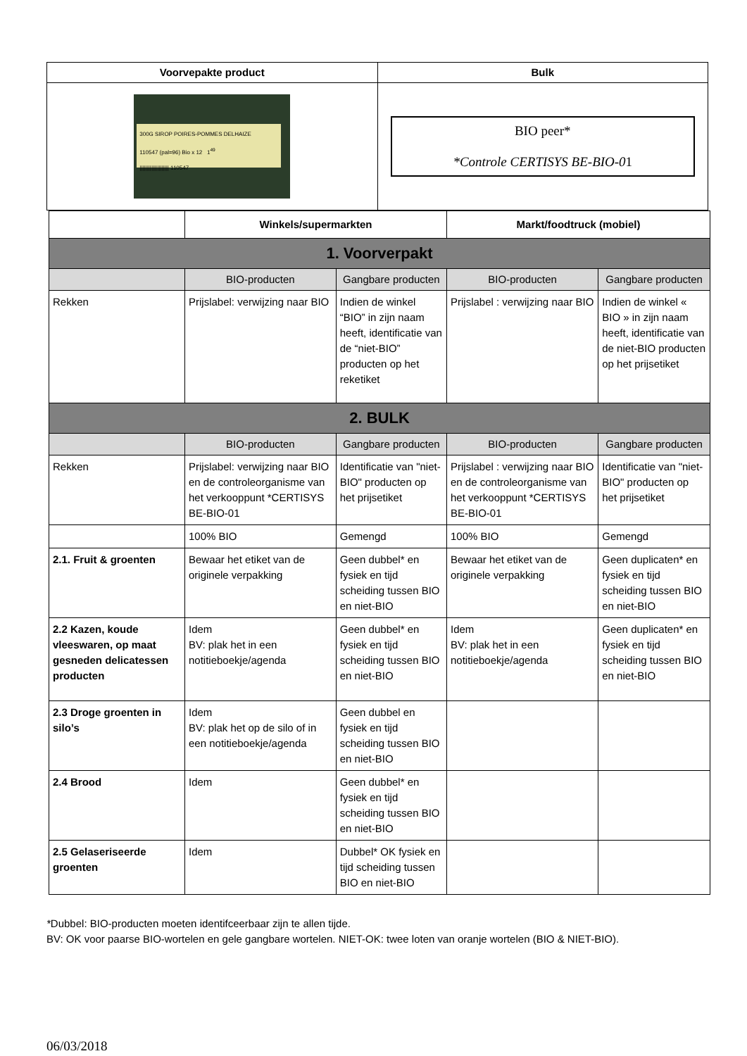| Voorvepakte product | Bulk |
| --- | --- |
| 300G SIROP POIRES-POMMES DELHAIZE 110547 (pal=96) Bio x 12 1<sup>49</sup> //////////////////// 110547 | BIO peer* *Controle CERTISYS BE-BIO-0 1 |
| | Winkels/supermarkten | | Markt/foodtruck (mobiel) | |
| --- | --- | --- | --- | --- |
| 1. Voorverpakt | | | | |
| | BIO-producten | Gangbare producten | BIO-producten | Gangbare producten |
| Rekken | Prijslabel: verwijzing naar BIO | Indien de winkel “BIO” in zijn naam heeft, identificatie van de “niet-BIO” producten op het reketiket | Prijslabel : verwijzing naar BIO | Indien de winkel « BIO » in zijn naam heeft, identificatie van de niet-BIO producten op het prijsetiket |
| 2. BULK | | | | |
| | BIO-producten | Gangbare producten | BIO-producten | Gangbare producten |
| Rekken | Prijslabel: verwijzing naar BIO en de controleorganisme van het verkooppunt *CERTISYS BE-BIO-01 | Identificatie van "niet-BIO" producten op het prijsetiket | Prijslabel : verwijzing naar BIO en de controleorganisme van het verkooppunt *CERTISYS BE-BIO-01 | Identificatie van "niet-BIO" producten op het prijsetiket |
| | 100% BIO | Gemengd | 100% BIO | Gemengd |
| 2.1. Fruit & groenten | Bewaar het etiket van de originele verpakking | Geen dubbel* en fysiek en tijd scheiding tussen BIO en niet-BIO | Bewaar het etiket van de originele verpakking | Geen duplicaten* en fysiek en tijd scheiding tussen BIO en niet-BIO |
| 2.2 Kazen, koude vleeswaren, op maat gesneden delicatessen producten | Idem BV: plak het in een notitieboekje/agenda | Geen dubbel* en fysiek en tijd scheiding tussen BIO en niet-BIO | Idem BV: plak het in een notitieboekje/agenda | Geen duplicaten* en fysiek en tijd scheiding tussen BIO en niet-BIO |
| 2.3 Droge groenten in silo’s | Idem BV: plak het op de silo of in een notitieboekje/agenda | Geen dubbel en fysiek en tijd scheiding tussen BIO en niet-BIO | | |
| 2.4 Brood | Idem | Geen dubbel* en fysiek en tijd scheiding tussen BIO en niet-BIO | | |
| 2.5 Gelaseriseerde groenten | Idem | Dubbel* OK fysiek en tijd scheiding tussen BIO en niet-BIO | | |
*Dubbel: BIO-producten moeten identifceerbaar zijn te allen tijde.
BV: OK voor paarse BIO-wortelen en gele gangbare wortelen. NIET-OK: twee loten van oranje wortelen (BIO & NIET-BIO).
06/03/2018